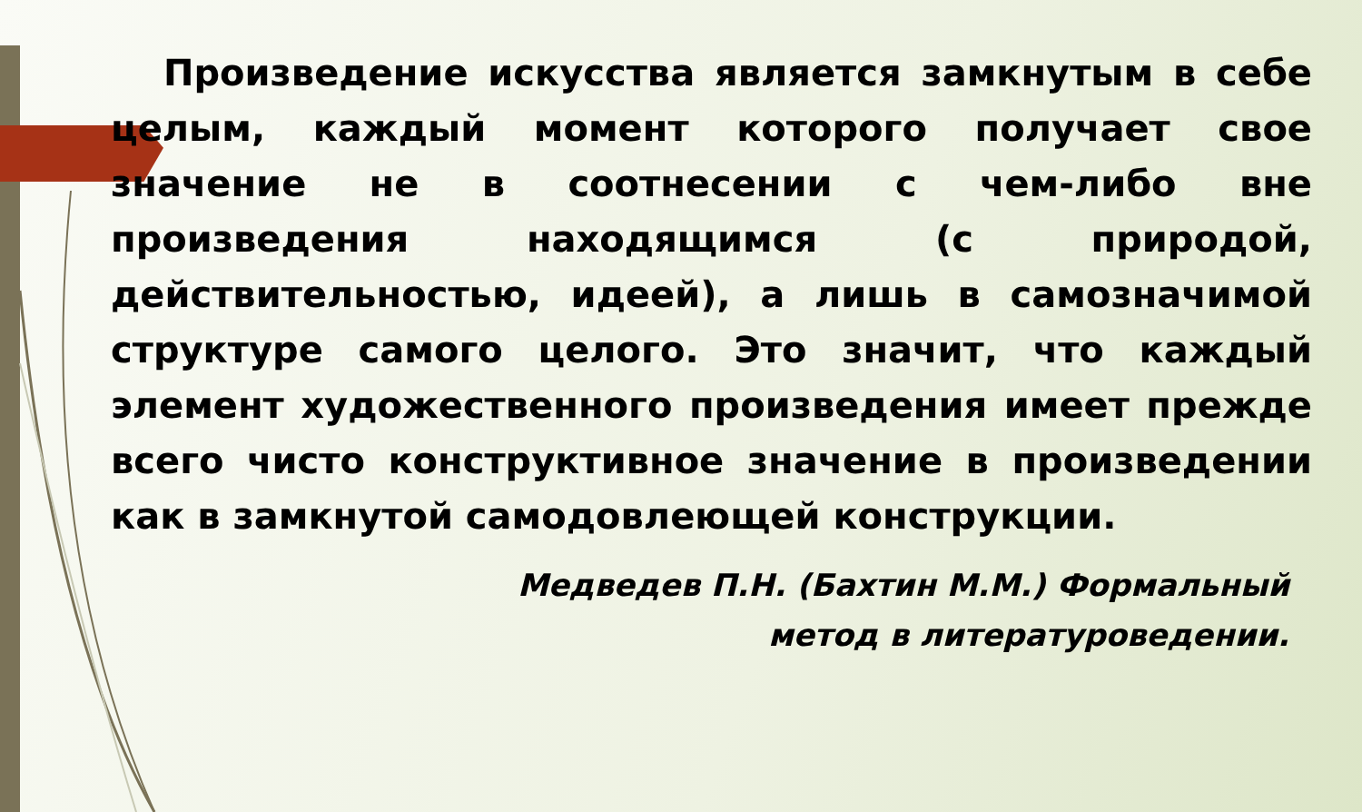Произведение искусства является замкнутым в себе целым, каждый момент которого получает свое значение не в соотнесении с чем-либо вне произведения находящимся (с природой, действительностью, идеей), а лишь в самозначимой структуре самого целого. Это значит, что каждый элемент художественного произведения имеет прежде всего чисто конструктивное значение в произведении как в замкнутой самодовлеющей конструкции.
Медведев П.Н. (Бахтин М.М.) Формальный
метод в литературоведении.